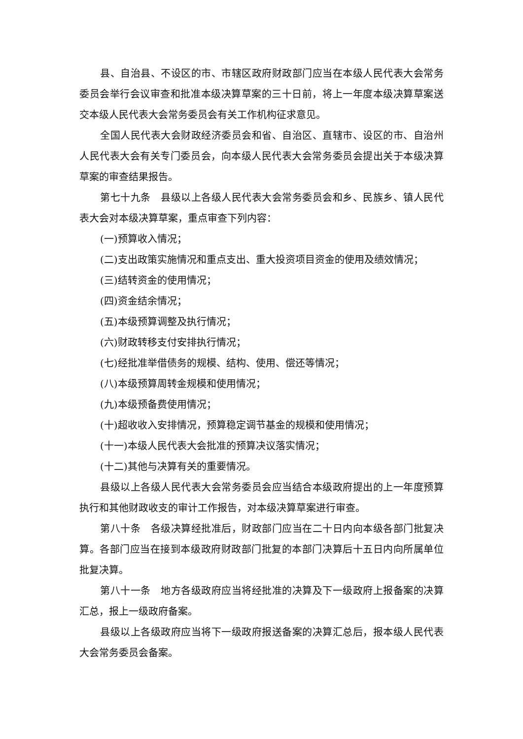县、自治县、不设区的市、市辖区政府财政部门应当在本级人民代表大会常务委员会举行会议审查和批准本级决算草案的三十日前，将上一年度本级决算草案送交本级人民代表大会常务委员会有关工作机构征求意见。
全国人民代表大会财政经济委员会和省、自治区、直辖市、设区的市、自治州人民代表大会有关专门委员会，向本级人民代表大会常务委员会提出关于本级决算草案的审查结果报告。
第七十九条　县级以上各级人民代表大会常务委员会和乡、民族乡、镇人民代表大会对本级决算草案，重点审查下列内容：
(一)预算收入情况；
(二)支出政策实施情况和重点支出、重大投资项目资金的使用及绩效情况；
(三)结转资金的使用情况；
(四)资金结余情况；
(五)本级预算调整及执行情况；
(六)财政转移支付安排执行情况；
(七)经批准举借债务的规模、结构、使用、偿还等情况；
(八)本级预算周转金规模和使用情况；
(九)本级预备费使用情况；
(十)超收收入安排情况，预算稳定调节基金的规模和使用情况；
(十一)本级人民代表大会批准的预算决议落实情况；
(十二)其他与决算有关的重要情况。
县级以上各级人民代表大会常务委员会应当结合本级政府提出的上一年度预算执行和其他财政收支的审计工作报告，对本级决算草案进行审查。
第八十条　各级决算经批准后，财政部门应当在二十日内向本级各部门批复决算。各部门应当在接到本级政府财政部门批复的本部门决算后十五日内向所属单位批复决算。
第八十一条　地方各级政府应当将经批准的决算及下一级政府上报备案的决算汇总，报上一级政府备案。
县级以上各级政府应当将下一级政府报送备案的决算汇总后，报本级人民代表大会常务委员会备案。